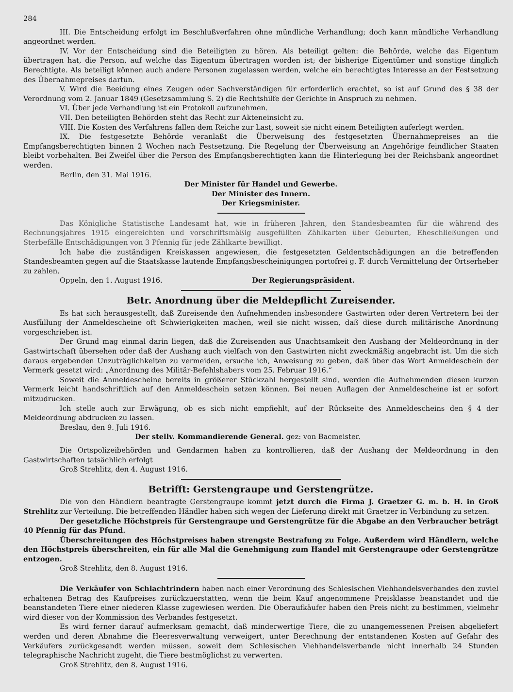284
III. Die Entscheidung erfolgt im Beschlußverfahren ohne mündliche Verhandlung; doch kann mündliche Verhandlung angeordnet werden.
IV. Vor der Entscheidung sind die Beteiligten zu hören. Als beteiligt gelten: die Behörde, welche das Eigentum übertragen hat, die Person, auf welche das Eigentum übertragen worden ist; der bisherige Eigentümer und sonstige dinglich Berechtigte. Als beteiligt können auch andere Personen zugelassen werden, welche ein berechtigtes Interesse an der Festsetzung des Übernahmepreises dartun.
V. Wird die Beeidung eines Zeugen oder Sachverständigen für erforderlich erachtet, so ist auf Grund des § 38 der Verordnung vom 2. Januar 1849 (Gesetzsammlung S. 2) die Rechtshilfe der Gerichte in Anspruch zu nehmen.
VI. Über jede Verhandlung ist ein Protokoll aufzunehmen.
VII. Den beteiligten Behörden steht das Recht zur Akteneinsicht zu.
VIII. Die Kosten des Verfahrens fallen dem Reiche zur Last, soweit sie nicht einem Beteiligten auferlegt werden.
IX. Die festgesetzte Behörde veranlaßt die Überweisung des festgesetzten Übernahmepreises an die Empfangsberechtigten binnen 2 Wochen nach Festsetzung. Die Regelung der Überweisung an Angehörige feindlicher Staaten bleibt vorbehalten. Bei Zweifel über die Person des Empfangsberechtigten kann die Hinterlegung bei der Reichsbank angeordnet werden.
Berlin, den 31. Mai 1916.
Der Minister für Handel und Gewerbe.
Der Minister des Innern.
Der Kriegsminister.
Das Königliche Statistische Landesamt hat, wie in früheren Jahren, den Standesbeamten für die während des Rechnungsjahres 1915 eingereichten und vorschriftsmäßig ausgefüllten Zählkarten über Geburten, Eheschließungen und Sterbefälle Entschädigungen von 3 Pfennig für jede Zählkarte bewilligt.
Ich habe die zuständigen Kreiskassen angewiesen, die festgesetzten Geldentschädigungen an die betreffenden Standesbeamten gegen auf die Staatskasse lautende Empfangsbescheinigungen portofrei g. F. durch Vermittelung der Ortserheber zu zahlen.
Oppeln, den 1. August 1916. Der Regierungspräsident.
Betr. Anordnung über die Meldepflicht Zureisender.
Es hat sich herausgestellt, daß Zureisende den Aufnehmenden insbesondere Gastwirten oder deren Vertretern bei der Ausfüllung der Anmeldescheine oft Schwierigkeiten machen, weil sie nicht wissen, daß diese durch militärische Anordnung vorgeschrieben ist.
Der Grund mag einmal darin liegen, daß die Zureisenden aus Unachtsamkeit den Aushang der Meldeordnung in der Gastwirtschaft übersehen oder daß der Aushang auch vielfach von den Gastwirten nicht zweckmäßig angebracht ist. Um die sich daraus ergebenden Unzuträglichkeiten zu vermeiden, ersuche ich, Anweisung zu geben, daß über das Wort Anmeldeschein der Vermerk gesetzt wird: „Anordnung des Militär-Befehlshabers vom 25. Februar 1916.“
Soweit die Anmeldescheine bereits in größerer Stückzahl hergestellt sind, werden die Aufnehmenden diesen kurzen Vermerk leicht handschriftlich auf den Anmeldeschein setzen können. Bei neuen Auflagen der Anmeldescheine ist er sofort mitzudrucken.
Ich stelle auch zur Erwägung, ob es sich nicht empfiehlt, auf der Rückseite des Anmeldescheins den § 4 der Meldeordnung abdrucken zu lassen.
Breslau, den 9. Juli 1916.
Der stellv. Kommandierende General. gez: von Bacmeister.
Die Ortspolizeibehörden und Gendarmen haben zu kontrollieren, daß der Aushang der Meldeordnung in den Gastwirtschaften tatsächlich erfolgt
Groß Strehlitz, den 4. August 1916.
Betrifft: Gerstengraupe und Gerstengrütze.
Die von den Händlern beantragte Gerstengraupe kommt jetzt durch die Firma J. Graetzer G. m. b. H. in Groß Strehlitz zur Verteilung. Die betreffenden Händler haben sich wegen der Lieferung direkt mit Graetzer in Verbindung zu setzen.
Der gesetzliche Höchstpreis für Gerstengraupe und Gerstengrütze für die Abgabe an den Verbraucher beträgt 40 Pfennig für das Pfund.
Überschreitungen des Höchstpreises haben strengste Bestrafung zu Folge. Außerdem wird Händlern, welche den Höchstpreis überschreiten, ein für alle Mal die Genehmigung zum Handel mit Gerstengraupe oder Gerstengrütze entzogen.
Groß Strehlitz, den 8. August 1916.
Die Verkäufer von Schlachtrindern haben nach einer Verordnung des Schlesischen Viehhandelsverbandes den zuviel erhaltenen Betrag des Kaufpreises zurückzuerstatten, wenn die beim Kauf angenommene Preisklasse beanstandet und die beanstandeten Tiere einer niederen Klasse zugewiesen werden. Die Oberaufkäufer haben den Preis nicht zu bestimmen, vielmehr wird dieser von der Kommission des Verbandes festgesetzt.
Es wird ferner darauf aufmerksam gemacht, daß minderwertige Tiere, die zu unangemessenen Preisen abgeliefert werden und deren Abnahme die Heeresverwaltung verweigert, unter Berechnung der entstandenen Kosten auf Gefahr des Verkäufers zurückgesandt werden müssen, soweit dem Schlesischen Viehhandelsverbande nicht innerhalb 24 Stunden telegraphische Nachricht zugeht, die Tiere bestmöglichst zu verwerten.
Groß Strehlitz, den 8. August 1916.